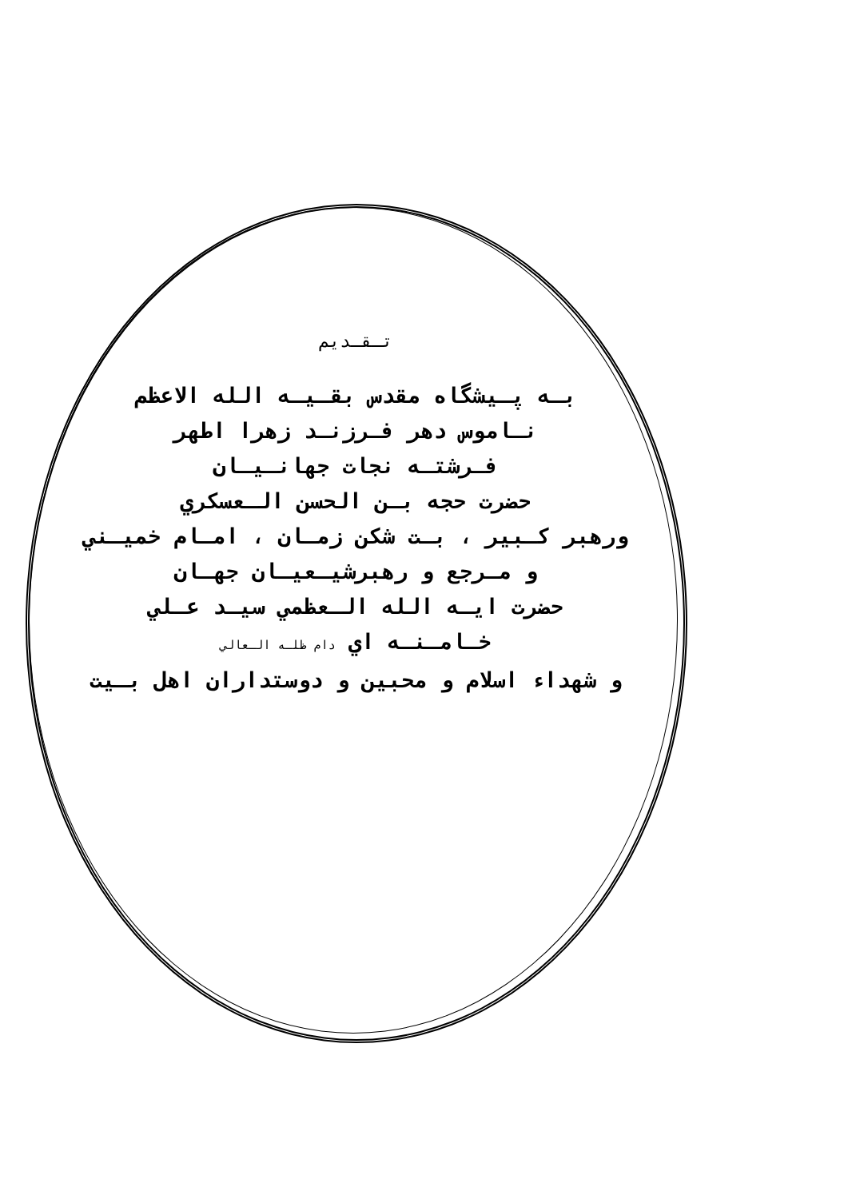تـقـديم
بـه پـيشگاه مقدس بقـيـه الله الاعظم
نـاموس دهر فـرزنـد زهرا اطهر
فـرشتـه نجات جهانـيـان
حضرت حجه بـن الحسن الـعسكري
ورهبر كـبير ، بـت شكن زمـان ، امـام خميـني
و مـرجع و رهبرشيـعيـان جهـان
حضرت ايـه الله الـعظمي سيـد عـلي
خـامـنـه اي دام ظلـه الـعالي
و شهداء اسلام و محبين و دوستداران اهل بـيت